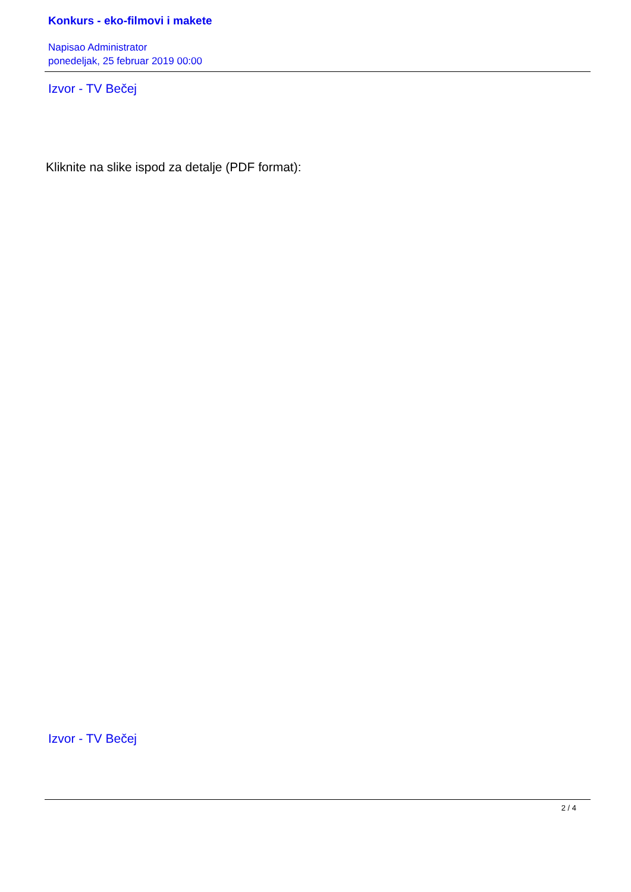Konkurs - eko-filmovi i makete
Napisao Administrator
ponedeljak, 25 februar 2019 00:00
Izvor - TV Bečej
Kliknite na slike ispod za detalje (PDF format):
Izvor - TV Bečej
2 / 4